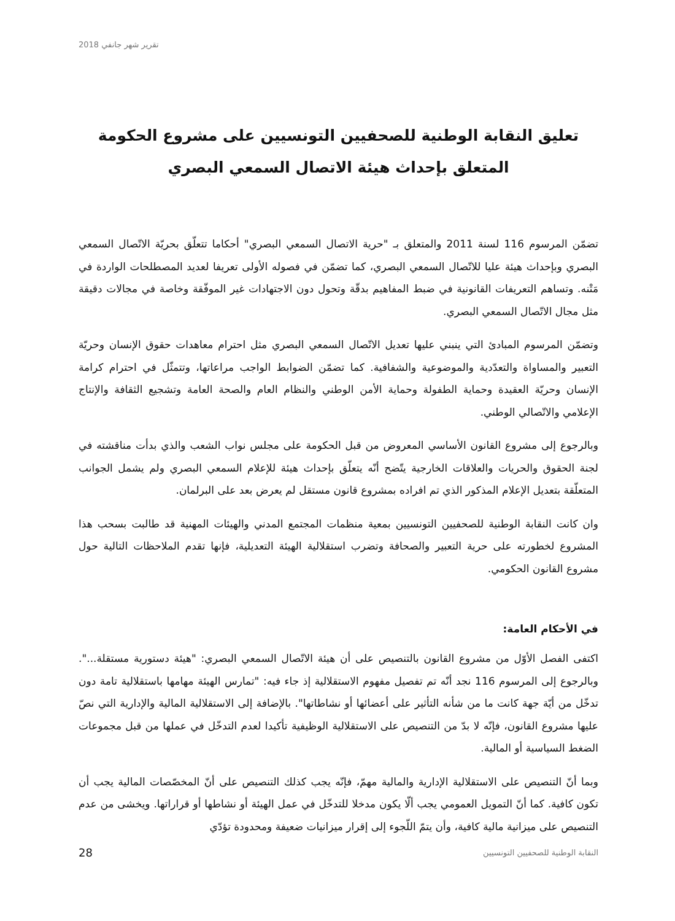تقرير شهر جانفي 2018
تعليق النقابة الوطنية للصحفيين التونسيين على مشروع الحكومة المتعلق بإحداث هيئة الاتصال السمعي البصري
تضمّن المرسوم 116 لسنة 2011 والمتعلق بـ "حرية الاتصال السمعي البصري" أحكاما تتعلّق بحريّة الاتّصال السمعي البصري وبإحداث هيئة عليا للاتّصال السمعي البصري، كما تضمّن في فصوله الأولى تعريفا لعديد المصطلحات الواردة في مَتْنه. وتساهم التعريفات القانونية في ضبط المفاهيم بدقّة وتحول دون الاجتهادات غير الموفّقة وخاصة في مجالات دقيقة مثل مجال الاتّصال السمعي البصري.
وتضمّن المرسوم المبادئ التي ينبني عليها تعديل الاتّصال السمعي البصري مثل احترام معاهدات حقوق الإنسان وحريّة التعبير والمساواة والتعدّدية والموضوعية والشفافية. كما تضمّن الضوابط الواجب مراعاتها، وتتمثّل في احترام كرامة الإنسان وحريّة العقيدة وحماية الطفولة وحماية الأمن الوطني والنظام العام والصحة العامة وتشجيع الثقافة والإنتاج الإعلامي والاتّصالي الوطني.
وبالرجوع إلى مشروع القانون الأساسي المعروض من قبل الحكومة على مجلس نواب الشعب والذي بدأت مناقشته في لجنة الحقوق والحريات والعلاقات الخارجية يتّضح أنّه يتعلّق بإحداث هيئة للإعلام السمعي البصري ولم يشمل الجوانب المتعلّقة بتعديل الإعلام المذكور الذي تم افراده بمشروع قانون مستقل لم يعرض بعد على البرلمان.
وان كانت النقابة الوطنية للصحفيين التونسيين بمعية منظمات المجتمع المدني والهيئات المهنية قد طالبت بسحب هذا المشروع لخطورته على حرية التعبير والصحافة وتضرب استقلالية الهيئة التعديلية، فإنها تقدم الملاحظات التالية حول مشروع القانون الحكومي.
في الأحكام العامة:
اكتفى الفصل الأوّل من مشروع القانون بالتنصيص على أن هيئة الاتّصال السمعي البصري: "هيئة دستورية مستقلة...". وبالرجوع إلى المرسوم 116 نجد أنّه تم تفصيل مفهوم الاستقلالية إذ جاء فيه: "تمارس الهيئة مهامها باستقلالية تامة دون تدخّل من أيّة جهة كانت ما من شأنه التأثير على أعضائها أو نشاطاتها". بالإضافة إلى الاستقلالية المالية والإدارية التي نصّ عليها مشروع القانون، فإنّه لا بدّ من التنصيص على الاستقلالية الوظيفية تأكيدا لعدم التدخّل في عملها من قبل مجموعات الضغط السياسية أو المالية.
وبما أنّ التنصيص على الاستقلالية الإدارية والمالية مهمّ، فإنّه يجب كذلك التنصيص على أنّ المخصّصات المالية يجب أن تكون كافية. كما أنّ التمويل العمومي يجب ألّا يكون مدخلا للتدخّل في عمل الهيئة أو نشاطها أو قراراتها. ويخشى من عدم التنصيص على ميزانية مالية كافية، وأن يتمّ اللّجوء إلى إقرار ميزانيات ضعيفة ومحدودة تؤدّي
28 النقابة الوطنية للصحفيين التونسيين